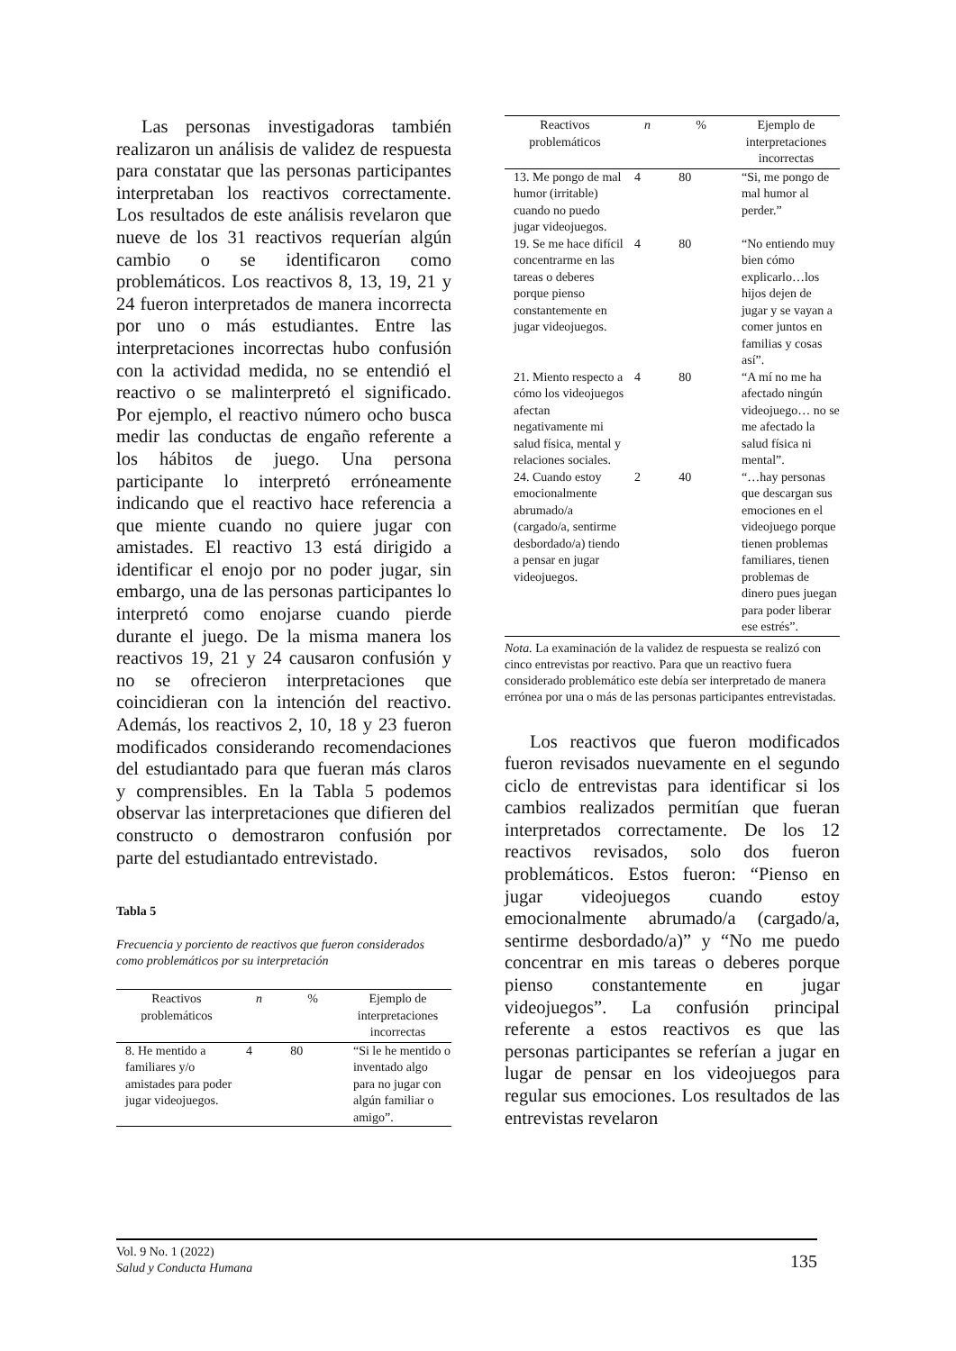Las personas investigadoras también realizaron un análisis de validez de respuesta para constatar que las personas participantes interpretaban los reactivos correctamente. Los resultados de este análisis revelaron que nueve de los 31 reactivos requerían algún cambio o se identificaron como problemáticos. Los reactivos 8, 13, 19, 21 y 24 fueron interpretados de manera incorrecta por uno o más estudiantes. Entre las interpretaciones incorrectas hubo confusión con la actividad medida, no se entendió el reactivo o se malinterpretó el significado. Por ejemplo, el reactivo número ocho busca medir las conductas de engaño referente a los hábitos de juego. Una persona participante lo interpretó erróneamente indicando que el reactivo hace referencia a que miente cuando no quiere jugar con amistades. El reactivo 13 está dirigido a identificar el enojo por no poder jugar, sin embargo, una de las personas participantes lo interpretó como enojarse cuando pierde durante el juego. De la misma manera los reactivos 19, 21 y 24 causaron confusión y no se ofrecieron interpretaciones que coincidieran con la intención del reactivo. Además, los reactivos 2, 10, 18 y 23 fueron modificados considerando recomendaciones del estudiantado para que fueran más claros y comprensibles. En la Tabla 5 podemos observar las interpretaciones que difieren del constructo o demostraron confusión por parte del estudiantado entrevistado.
Tabla 5
Frecuencia y porciento de reactivos que fueron considerados como problemáticos por su interpretación
| Reactivos problemáticos | n | % | Ejemplo de interpretaciones incorrectas |
| --- | --- | --- | --- |
| 8. He mentido a familiares y/o amistades para poder jugar videojuegos. | 4 | 80 | “Si le he mentido o inventado algo para no jugar con algún familiar o amigo”. |
| Reactivos problemáticos | n | % | Ejemplo de interpretaciones incorrectas |
| --- | --- | --- | --- |
| 13. Me pongo de mal humor (irritable) cuando no puedo jugar videojuegos. | 4 | 80 | “Si, me pongo de mal humor al perder.” |
| 19. Se me hace difícil concentrarme en las tareas o deberes porque pienso constantemente en jugar videojuegos. | 4 | 80 | “No entiendo muy bien cómo explicarlo…los hijos dejen de jugar y se vayan a comer juntos en familias y cosas así”. |
| 21. Miento respecto a cómo los videojuegos afectan negativamente mi salud física, mental y relaciones sociales. | 4 | 80 | “A mí no me ha afectado ningún videojuego… no se me afectado la salud física ni mental”. |
| 24. Cuando estoy emocionalmente abrumado/a (cargado/a, sentirme desbordado/a) tiendo a pensar en jugar videojuegos. | 2 | 40 | “…hay personas que descargan sus emociones en el videojuego porque tienen problemas familiares, tienen problemas de dinero pues juegan para poder liberar ese estrés”. |
Nota. La examinación de la validez de respuesta se realizó con cinco entrevistas por reactivo. Para que un reactivo fuera considerado problemático este debía ser interpretado de manera errónea por una o más de las personas participantes entrevistadas.
Los reactivos que fueron modificados fueron revisados nuevamente en el segundo ciclo de entrevistas para identificar si los cambios realizados permitían que fueran interpretados correctamente. De los 12 reactivos revisados, solo dos fueron problemáticos. Estos fueron: “Pienso en jugar videojuegos cuando estoy emocionalmente abrumado/a (cargado/a, sentirme desbordado/a)” y “No me puedo concentrar en mis tareas o deberes porque pienso constantemente en jugar videojuegos”. La confusión principal referente a estos reactivos es que las personas participantes se referían a jugar en lugar de pensar en los videojuegos para regular sus emociones. Los resultados de las entrevistas revelaron
Vol. 9 No. 1 (2022)
Salud y Conducta Humana
135